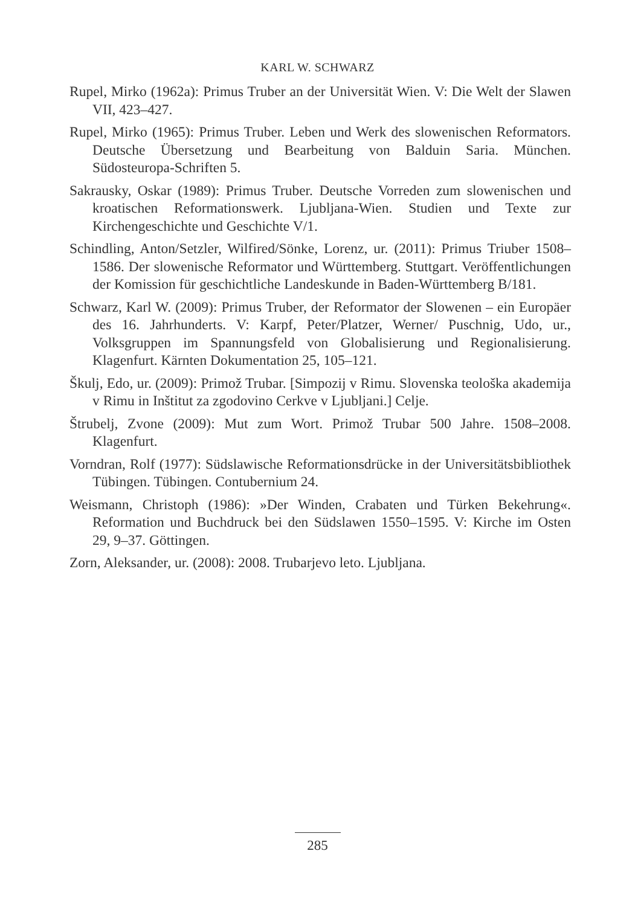KARL W. SCHWARZ
Rupel, Mirko (1962a): Primus Truber an der Universität Wien. V: Die Welt der Slawen VII, 423–427.
Rupel, Mirko (1965): Primus Truber. Leben und Werk des slowenischen Reformators. Deutsche Übersetzung und Bearbeitung von Balduin Saria. München. Südosteuropa-Schriften 5.
Sakrausky, Oskar (1989): Primus Truber. Deutsche Vorreden zum slowenischen und kroatischen Reformationswerk. Ljubljana-Wien. Studien und Texte zur Kirchengeschichte und Geschichte V/1.
Schindling, Anton/Setzler, Wilfired/Sönke, Lorenz, ur. (2011): Primus Triuber 1508–1586. Der slowenische Reformator und Württemberg. Stuttgart. Veröffentlichungen der Komission für geschichtliche Landeskunde in Baden-Württemberg B/181.
Schwarz, Karl W. (2009): Primus Truber, der Reformator der Slowenen – ein Europäer des 16. Jahrhunderts. V: Karpf, Peter/Platzer, Werner/ Puschnig, Udo, ur., Volksgruppen im Spannungsfeld von Globalisierung und Regionalisierung. Klagenfurt. Kärnten Dokumentation 25, 105–121.
Škulj, Edo, ur. (2009): Primož Trubar. [Simpozij v Rimu. Slovenska teološka akademija v Rimu in Inštitut za zgodovino Cerkve v Ljubljani.] Celje.
Štrubelj, Zvone (2009): Mut zum Wort. Primož Trubar 500 Jahre. 1508–2008. Klagenfurt.
Vorndran, Rolf (1977): Südslawische Reformationsdrücke in der Universitätsbibliothek Tübingen. Tübingen. Contubernium 24.
Weismann, Christoph (1986): »Der Winden, Crabaten und Türken Bekehrung«. Reformation und Buchdruck bei den Südslawen 1550–1595. V: Kirche im Osten 29, 9–37. Göttingen.
Zorn, Aleksander, ur. (2008): 2008. Trubarjevo leto. Ljubljana.
285